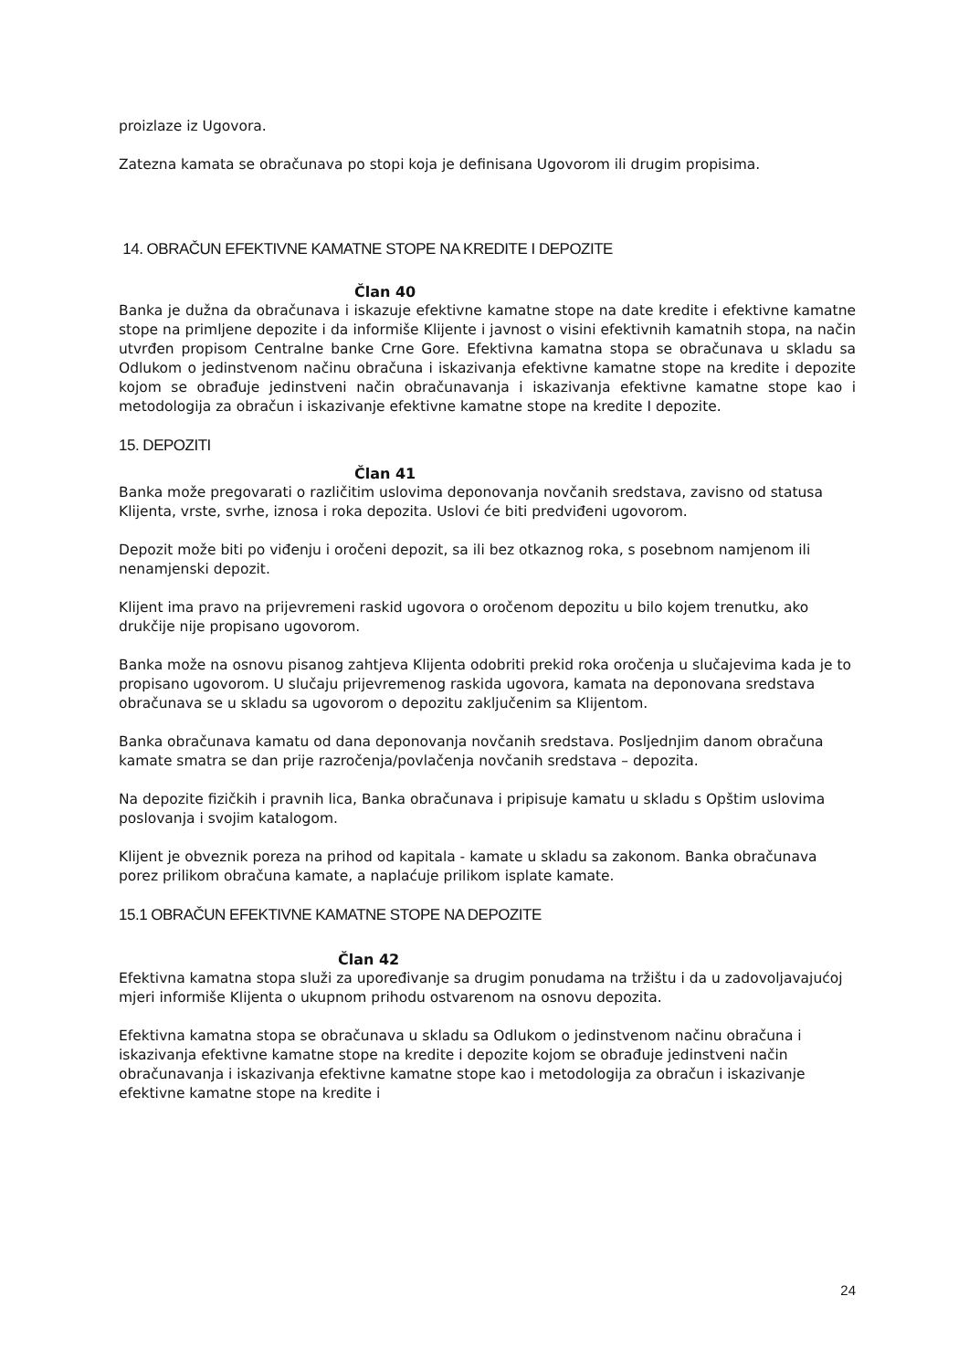proizlaze iz Ugovora.
Zatezna kamata se obračunava po stopi koja je definisana Ugovorom ili drugim propisima.
14. OBRAČUN EFEKTIVNE KAMATNE STOPE NA KREDITE I DEPOZITE
Član 40
Banka je dužna da obračunava i iskazuje efektivne kamatne stope na date kredite i efektivne kamatne stope na primljene depozite i da informiše Klijente i javnost o visini efektivnih kamatnih stopa, na način utvrđen propisom Centralne banke Crne Gore. Efektivna kamatna stopa se obračunava u skladu sa Odlukom o jedinstvenom načinu obračuna i iskazivanja efektivne kamatne stope na kredite i depozite kojom se obrađuje jedinstveni način obračunavanja i iskazivanja efektivne kamatne stope kao i metodologija za obračun i iskazivanje efektivne kamatne stope na kredite I depozite.
15. DEPOZITI
Član 41
Banka može pregovarati o različitim uslovima deponovanja novčanih sredstava, zavisno od statusa Klijenta, vrste, svrhe, iznosa i roka depozita. Uslovi će biti predviđeni ugovorom.
Depozit može biti po viđenju i oročeni depozit, sa ili bez otkaznog roka, s posebnom namjenom ili nenamjenski depozit.
Klijent ima pravo na prijevremeni raskid ugovora o oročenom depozitu u bilo kojem trenutku, ako drukčije nije propisano ugovorom.
Banka može na osnovu pisanog zahtjeva Klijenta odobriti prekid roka oročenja u slučajevima kada je to propisano ugovorom. U slučaju prijevremenog raskida ugovora, kamata na deponovana sredstava obračunava se u skladu sa ugovorom o depozitu zaključenim sa Klijentom.
Banka obračunava kamatu od dana deponovanja novčanih sredstava. Posljednjim danom obračuna kamate smatra se dan prije razročenja/povlačenja novčanih sredstava – depozita.
Na depozite fizičkih i pravnih lica, Banka obračunava i pripisuje kamatu u skladu s Opštim uslovima poslovanja i svojim katalogom.
Klijent je obveznik poreza na prihod od kapitala - kamate u skladu sa zakonom. Banka obračunava porez prilikom obračuna kamate, a naplaćuje prilikom isplate kamate.
15.1 OBRAČUN EFEKTIVNE KAMATNE STOPE NA DEPOZITE
Član 42
Efektivna kamatna stopa služi za upoređivanje sa drugim ponudama na tržištu i da u zadovoljavajućoj mjeri informiše Klijenta o ukupnom prihodu ostvarenom na osnovu depozita.
Efektivna kamatna stopa se obračunava u skladu sa Odlukom o jedinstvenom načinu obračuna i iskazivanja efektivne kamatne stope na kredite i depozite kojom se obrađuje jedinstveni način obračunavanja i iskazivanja efektivne kamatne stope kao i metodologija za obračun i iskazivanje efektivne kamatne stope na kredite i
24